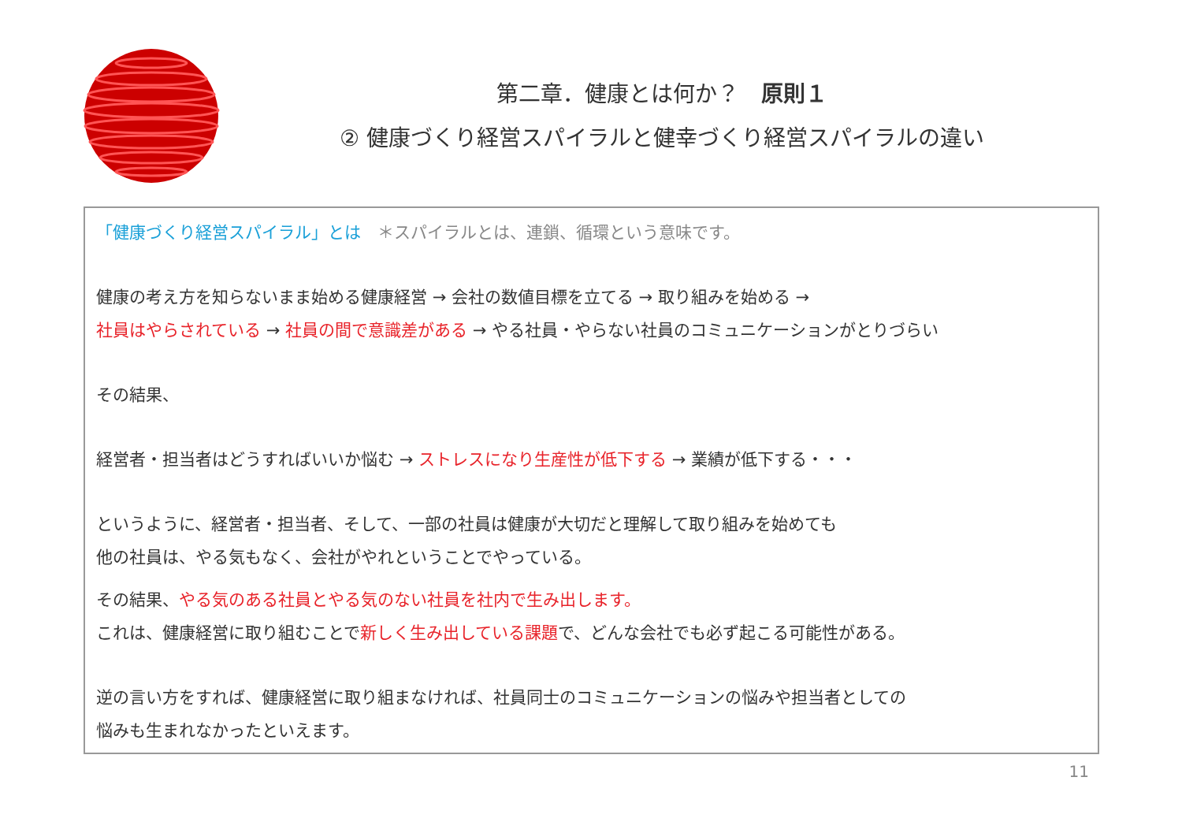第二章．健康とは何か？　原則１
② 健康づくり経営スパイラルと健幸づくり経営スパイラルの違い
「健康づくり経営スパイラル」とは　＊スパイラルとは、連鎖、循環という意味です。
健康の考え方を知らないまま始める健康経営 → 会社の数値目標を立てる → 取り組みを始める →
社員はやらされている → 社員の間で意識差がある → やる社員・やらない社員のコミュニケーションがとりづらい
その結果、
経営者・担当者はどうすればいいか悩む → ストレスになり生産性が低下する → 業績が低下する・・・
というように、経営者・担当者、そして、一部の社員は健康が大切だと理解して取り組みを始めても
他の社員は、やる気もなく、会社がやれということでやっている。
その結果、やる気のある社員とやる気のない社員を社内で生み出します。
これは、健康経営に取り組むことで新しく生み出している課題で、どんな会社でも必ず起こる可能性がある。
逆の言い方をすれば、健康経営に取り組まなければ、社員同士のコミュニケーションの悩みや担当者としての
悩みも生まれなかったといえます。
11